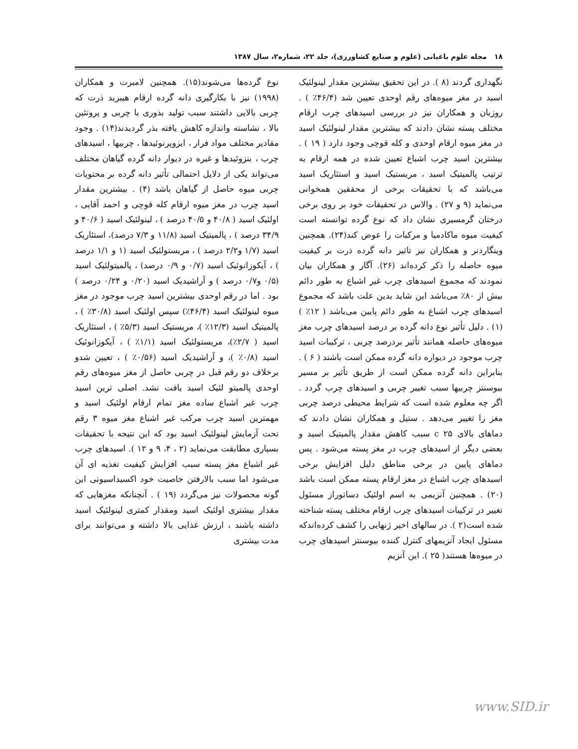۱۸ مجله علوم باغبانی (علوم و صنایع کشاورزی)، جلد ۲۲، شماره۲، سال ۱۳۸۷
نوع گرده‌ها می‌شوند(۱۵). همچنین لامبرت و همکاران (۱۹۹۸) نیز با بکارگیری دانه گرده ارقام هیبرید ذرت که چربی بالایی داشتند سبب تولید بذوری با چربی و پروتئین بالا ، نشاسته واندازه کاهش یافته بذر گردیدند(۱۴) . وجود مقادیر مختلف مواد فرار ، ایزوپرنوئیدها ، چربیها ، اسیدهای چرب ، بنزوئیدها و غیره در دیوار دانه گرده گیاهان مختلف می‌تواند یکی از دلایل احتمالی تأثیر دانه گرده بر محتویات چربی میوه حاصل از گیاهان باشد (۴) . بیشترین مقدار اسید چرب در مغز میوه ارقام کله قوچی و احمد آقایی ، اولئیک اسید ( ۴۰/۸ و ۴۰/۵ درصد ) ، لینولئیک اسید ( ۴۰/۶ و ۳۴/۹ درصد ) ، پالمیتیک اسید (۱۱/۸ و ۷/۳ درصد)، استئاریک اسید (۱/۷ و۲/۲ درصد ) ، مریستولئیک اسید (۱ و ۱/۱ درصد ) ، آیکوزانوئیک اسید (۰/۷ و ۰/۹ درصد) ، پالمیتولئیک اسید (۰/۵ و۰/۷ درصد ) و آراشیدیک اسید (۰/۲۰ و ۰/۲۴ درصد ) بود . اما در رقم اوحدی بیشترین اسید چرب موجود در مغز میوه لینولئیک اسید (۴۶/۴٪) سپس اولئیک اسید (۳۰/۸٪ ) ، پالمیتیک اسید (۱۲/۳٪ )، مریستیک اسید (۵/۳٪ ) ، استئاریک اسید ( ۲/۷٪)، مریستولئیک اسید (۱/۱٪ ) ، آیکوزانوئیک اسید (۰/۸٪ )، و آراشیدیک اسید (۰/۵۶٪ ) ، تعیین شدو برخلاف دو رقم قبل در چربی حاصل از مغز میوه‌های رقم اوحدی پالمیتو لئیک اسید یافت نشد. اصلی ترین اسید چرب غیر اشباع ساده مغز تمام ارقام اولئیک اسید و مهمترین اسید چرب مرکب غیر اشباع مغز میوه ۳ رقم تحت آزمایش لینولئیک اسید بود که این نتیجه با تحقیقات بسیاری مطابقت می‌نماید (۲ ، ۴، ۹ و ۱۲ ). اسیدهای چرب غیر اشباع مغز پسته سبب افزایش کیفیت تغذیه ای آن می‌شود اما سبب بالارفتن خاصیت خود اکسیداسیونی این گونه محصولات نیز می‌گردد (۱۹ ) . آنچنانکه مغزهایی که مقدار بیشتری اولئیک اسید ومقدار کمتری لینولئیک اسید داشته باشند ، ارزش غذایی بالا داشته و می‌توانند برای مدت بیشتری
نگهداری گردند (۸ ). در این تحقیق بیشترین مقدار لینولئیک اسید در مغز میوه‌های رقم اوحدی تعیین شد (۴۶/۴٪ ) . روزبان و همکاران نیز در بررسی اسیدهای چرب ارقام مختلف پسته نشان دادند که بیشترین مقدار لینولئیک اسید در مغز میوه ارقام اوحدی و کله قوچی وجود دارد ( ۱۹ ) . بیشترین اسید چرب اشباع تعیین شده در همه ارقام به ترتیب پالمیتیک اسید ، مریستیک اسید و استئاریک اسید می‌باشد که با تحقیقات برخی از محققین همخوانی می‌نماید (۹ و ۲۷) . والاس در تحقیقات خود بر روی برخی درختان گرمسیری نشان داد که نوع گرده توانسته است کیفیت میوه ماکادمیا و مرکبات را عوض کند(۲۴). همچنین وینگاردنر و همکاران نیز تاثیر دانه گرده ذرت بر کیفیت میوه حاصله را ذکر کرده‌اند (۲۶). آگار و همکاران بیان نمودند که مجموع اسیدهای چرب غیر اشباع به طور دائم بیش از ۸۰٪ می‌باشد این شاید بدین علت باشد که مجموع اسیدهای چرب اشباع به طور دائم پایین می‌باشد ( ۱۲٪ )(۱) . دلیل تأثیر نوع دانه گرده بر درصد اسیدهای چرب مغز میوه‌های حاصله همانند تأثیر بردرصد چربی ، ترکیبات اسید چرب موجود در دیواره دانه گرده ممکن است باشند ( ۶ ) . بنابراین دانه گرده ممکن است از طریق تأثیر بر مسیر بیوسنتز چربیها سبب تغییر چربی و اسیدهای چرب گردد . اگر چه معلوم شده است که شرایط محیطی درصد چربی مغز را تغییر می‌دهد . ستیل و همکاران نشان دادند که دماهای بالای c ۲۵ سبب کاهش مقدار پالمیتیک اسید و بعضی دیگر از اسیدهای چرب در مغز پسته می‌شود . پس دماهای پایین در برخی مناطق دلیل افزایش برخی اسیدهای چرب اشباع در مغز ارقام پسته ممکن است باشد (۲۰) . همچنین آنزیمی به اسم اولئیک دساتوراز مسئول تغییر در ترکیبات اسیدهای چرب ارقام مختلف پسته شناخته شده است(۲ ). در سالهای اخیر ژنهایی را کشف کرده‌اندکه مسئول ایجاد آنزیمهای کنترل کننده بیوسنتز اسیدهای چرب در میوه‌ها هستند( ۲۵ ). این آنزیم
www.SID.ir